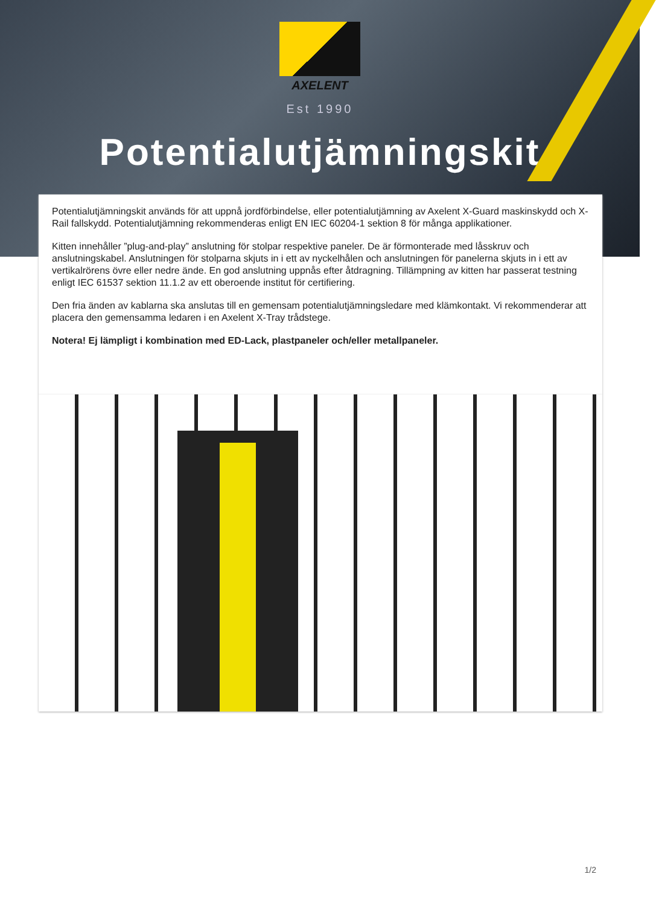AXELENT
Est 1990
Potentialutjämningskit
Potentialutjämningskit används för att uppnå jordförbindelse, eller potentialutjämning av Axelent X-Guard maskinskydd och X-Rail fallskydd. Potentialutjämning rekommenderas enligt EN IEC 60204-1 sektion 8 för många applikationer.
Kitten innehåller ”plug-and-play” anslutning för stolpar respektive paneler. De är förmonterade med låsskruv och anslutningskabel. Anslutningen för stolparna skjuts in i ett av nyckelhålen och anslutningen för panelerna skjuts in i ett av vertikalrörens övre eller nedre ände. En god anslutning uppnås efter åtdragning. Tillämpning av kitten har passerat testning enligt IEC 61537 sektion 11.1.2 av ett oberoende institut för certifiering.
Den fria änden av kablarna ska anslutas till en gemensam potentialutjämningsledare med klämkontakt. Vi rekommenderar att placera den gemensamma ledaren i en Axelent X-Tray trådstege.
Notera! Ej lämpligt i kombination med ED-Lack, plastpaneler och/eller metallpaneler.
1/2